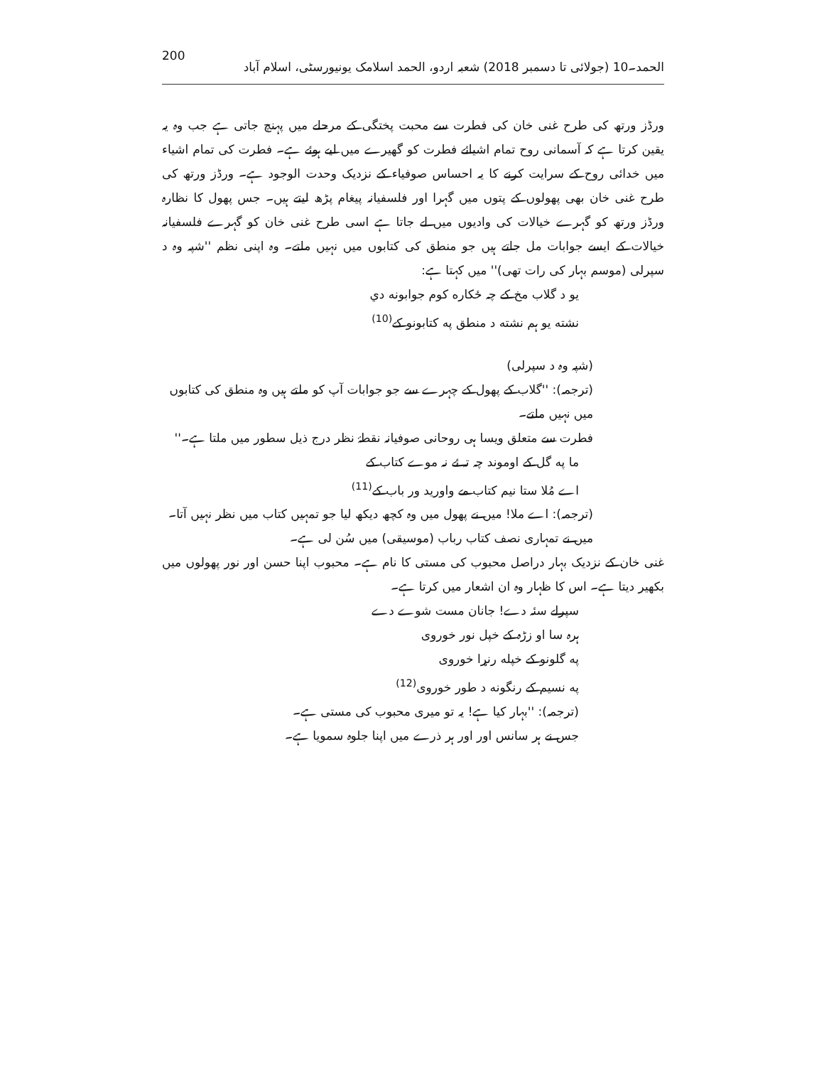الحمد۔10 (جولائی تا دسمبر 2018) شعبہ اردو، الحمد اسلامک یونیورسٹی، اسلام آباد 200
ورڈز ورتھ کی طرح غنی خان کی فطرت سے محبت پختگی کے مرحلے میں پہنچ جاتی ہے جب وہ یہ یقین کرتا ہے کہ آسمانی روح تمام اشیائے فطرت کو گھیرے میں لیے ہوئے ہے۔ فطرت کی تمام اشیاء میں خدائی روح کے سرایت کرنے کا یہ احساس صوفیاء کے نزدیک وحدت الوجود ہے۔ ورڈز ورتھ کی طرح غنی خان بھی پھولوں کے پتوں میں گہرا اور فلسفیانہ پیغام پڑھ لیتے ہیں۔ جس پھول کا نظارہ ورڈز ورتھ کو گہرے خیالات کی وادیوں میں لے جاتا ہے اسی طرح غنی خان کو گہرے فلسفیانہ خیالات کے ایسے جوابات مل جاتے ہیں جو منطق کی کتابوں میں نہیں ملتے۔ وہ اپنی نظم ''شپہ وہ د سپرلی (موسم بہار کی رات تھی)'' میں کہتا ہے:
یو د گلاب مخ کے چہ ځکاره کوم جوابونه دي
نشته یو ہم نشته د منطق په کتابونو کے<sup>(10)</sup>
(شپہ وہ د سپرلی)
(ترجمہ): ''گلاب کے پھول کے چہرے سے جو جوابات آپ کو ملتے ہیں وہ منطق کی کتابوں میں نہیں ملتے۔
فطرت سے متعلق ویسا ہی روحانی صوفیانہ نقطۂ نظر درج ذیل سطور میں ملتا ہے۔''
ما په گل کے اوموند چہ تہ ئے نہ موے کتاب کے
اے مُلا ستا نیم کتاب مے واورید ور باب کے<sup>(11)</sup>
(ترجمہ): اے ملا! میں نے پھول میں وہ کچھ دیکھ لیا جو تمہیں کتاب میں نظر نہیں آتا۔ میں نے تمہاری نصف کتاب رباب (موسیقی) میں سُن لی ہے۔
غنی خان کے نزدیک بہار دراصل محبوب کی مستی کا نام ہے۔ محبوب اپنا حسن اور نور پھولوں میں بکھیر دیتا ہے۔ اس کا ظہار وہ ان اشعار میں کرتا ہے۔
سپرلے سئہ دے! جانان مست شوے دے
ہرہ سا او زڑہ کے خپل نور خوروی
په گلونو کے خپله رنړا خوروی
په نسیم کے رنگونه د طور خوروی<sup>(12)</sup>
(ترجمہ): ''بہار کیا ہے! یہ تو میری محبوب کی مستی ہے۔
جس نے ہر سانس اور اور ہر ذرے میں اپنا جلوہ سمویا ہے۔